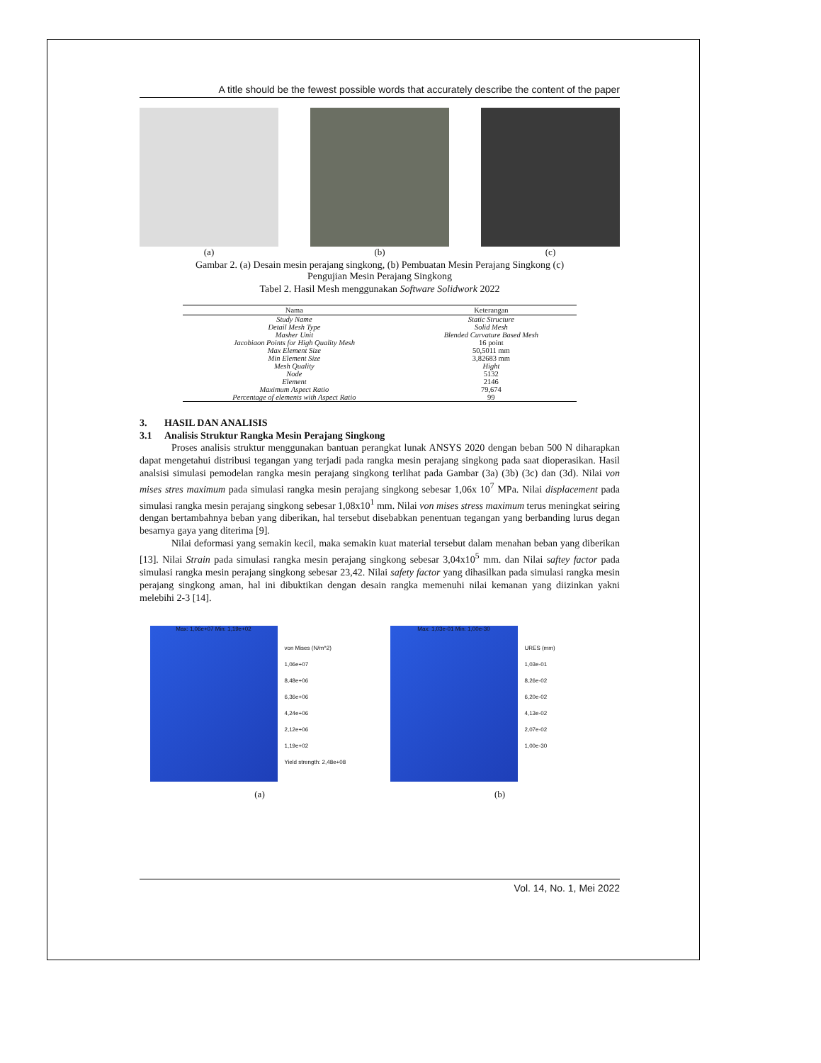A title should be the fewest possible words that accurately describe the content of the paper
(a) (b) (c)
Gambar 2. (a) Desain mesin perajang singkong, (b) Pembuatan Mesin Perajang Singkong (c) Pengujian Mesin Perajang Singkong
Tabel 2. Hasil Mesh menggunakan Software Solidwork 2022
| Nama | Keterangan |
| --- | --- |
| Study Name | Static Structure |
| Detail Mesh Type | Solid Mesh |
| Masher Unit | Blended Curvature Based Mesh |
| Jacobiaon Points for High Quality Mesh | 16 point |
| Max Element Size | 50,5011 mm |
| Min Element Size | 3,82683 mm |
| Mesh Quality | Hight |
| Node | 5132 |
| Element | 2146 |
| Maximum Aspect Ratio | 79,674 |
| Percentage of elements with Aspect Ratio | 99 |
3. HASIL DAN ANALISIS
3.1 Analisis Struktur Rangka Mesin Perajang Singkong
Proses analisis struktur menggunakan bantuan perangkat lunak ANSYS 2020 dengan beban 500 N diharapkan dapat mengetahui distribusi tegangan yang terjadi pada rangka mesin perajang singkong pada saat dioperasikan. Hasil analsisi simulasi pemodelan rangka mesin perajang singkong terlihat pada Gambar (3a) (3b) (3c) dan (3d). Nilai von mises stres maximum pada simulasi rangka mesin perajang singkong sebesar 1,06x 10<sup>7</sup> MPa. Nilai displacement pada simulasi rangka mesin perajang singkong sebesar 1,08x10<sup>1</sup> mm. Nilai von mises stress maximum terus meningkat seiring dengan bertambahnya beban yang diberikan, hal tersebut disebabkan penentuan tegangan yang berbanding lurus degan besarnya gaya yang diterima [9].
Nilai deformasi yang semakin kecil, maka semakin kuat material tersebut dalam menahan beban yang diberikan [13]. Nilai Strain pada simulasi rangka mesin perajang singkong sebesar 3,04x10<sup>5</sup> mm. dan Nilai saftey factor pada simulasi rangka mesin perajang singkong sebesar 23,42. Nilai safety factor yang dihasilkan pada simulasi rangka mesin perajang singkong aman, hal ini dibuktikan dengan desain rangka memenuhi nilai kemanan yang diizinkan yakni melebihi 2-3 [14].
Max: 1,06e+07 Min: 1,19e+02
von Mises (N/m^2)
1,06e+07
8,48e+06
6,36e+06
4,24e+06
2,12e+06
1,19e+02
Yield strength: 2,48e+08
(a)
Max: 1,03e-01 Min: 1,00e-30
URES (mm)
1,03e-01
8,26e-02
6,20e-02
4,13e-02
2,07e-02
1,00e-30
(b)
Vol. 14, No. 1, Mei 2022